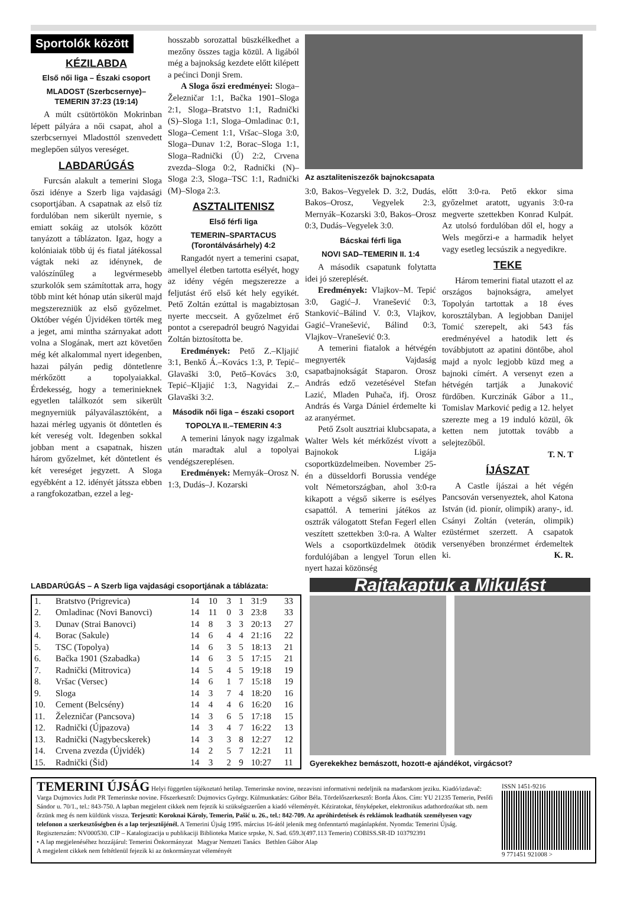Sportolók között
KÉZILABDA
Első női liga – Északi csoport
MLADOST (Szerbcsernye)– TEMERIN 37:23 (19:14)
A múlt csütörtökön Mokrinban lépett pályára a női csapat, ahol a szerbcsernyei Mladosttól szenvedett meglepően súlyos vereséget.
LABDARÚGÁS
Furcsán alakult a temerini Sloga őszi idénye a Szerb liga vajdasági csoportjában. A csapatnak az első tíz fordulóban nem sikerült nyernie, s emiatt sokáig az utolsók között tanyázott a táblázaton. Igaz, hogy a kolóniaiak több új és fiatal játékossal vágtak neki az idénynek, de valószínűleg a legvérmesebb szurkolók sem számítottak arra, hogy több mint két hónap után sikerül majd megszerezniük az első győzelmet. Október végén Újvidéken törték meg a jeget, ami mintha szárnyakat adott volna a Slogának, mert azt követően még két alkalommal nyert idegenben, hazai pályán pedig döntetlenre mérkőzött a topolyaiakkal. Érdekesség, hogy a temerinieknek egyetlen találkozót sem sikerült megnyerniük pályaválasztóként, a hazai mérleg ugyanis öt döntetlen és két vereség volt. Idegenben sokkal jobban ment a csapatnak, hiszen három győzelmet, két döntetlent és két vereséget jegyzett. A Sloga egyébként a 12. idényét játssza ebben a rangfokozatban, ezzel a leg-
hosszabb sorozattal büszkélkedhet a mezőny összes tagja közül. A ligából még a bajnokság kezdete előtt kilépett a pećinci Donji Srem.
A Sloga őszi eredményei: Sloga–Železničar 1:1, Bačka 1901–Sloga 2:1, Sloga–Bratstvo 1:1, Radnički (S)–Sloga 1:1, Sloga–Omladinac 0:1, Sloga–Cement 1:1, Vršac–Sloga 3:0, Sloga–Dunav 1:2, Borac–Sloga 1:1, Sloga–Radnički (Ú) 2:2, Crvena zvezda–Sloga 0:2, Radnički (N)–Sloga 2:3, Sloga–TSC 1:1, Radnički (M)–Sloga 2:3.
ASZTALITENISZ
Első férfi liga
TEMERIN–SPARTACUS (Torontálvásárhely) 4:2
Rangadót nyert a temerini csapat, amellyel életben tartotta esélyét, hogy az idény végén megszerezze a feljutást érő első két hely egyikét. Pető Zoltán ezúttal is magabiztosan nyerte meccseit. A győzelmet érő pontot a cserepadról beugró Nagyidai Zoltán biztosította be.
Eredmények: Pető Z.–Kljajić 3:1, Benkő Á.–Kovács 1:3, P. Tepić–Glavaški 3:0, Pető–Kovács 3:0, Tepić–Kljajić 1:3, Nagyidai Z.–Glavaški 3:2.
Második női liga – északi csoport
TOPOLYA II.–TEMERIN 4:3
A temerini lányok nagy izgalmak után maradtak alul a topolyai vendégszereplésen.
Eredmények: Mernyák–Orosz N. 1:3, Dudás–J. Kozarski
Az asztaliteniszezők bajnokcsapata
3:0, Bakos–Vegyelek D. 3:2, Dudás, Bakos–Orosz, Vegyelek 2:3, Mernyák–Kozarski 3:0, Bakos–Orosz 0:3, Dudás–Vegyelek 3:0.
Bácskai férfi liga
NOVI SAD–TEMERIN II. 1:4
A második csapatunk folytatta idei jó szereplését.
Eredmények: Vlajkov–M. Tepić 3:0, Gagić–J. Vranešević 0:3, Stanković–Bálind V. 0:3, Vlajkov, Gagić–Vranešević, Bálind 0:3, Vlajkov–Vranešević 0:3.
A temerini fiatalok a hétvégén megnyerték Vajdaság csapatbajnokságát Staparon. Orosz András edző vezetésével Stefan Lazić, Mladen Puhača, ifj. Orosz András és Varga Dániel érdemelte ki az aranyérmet.
Pető Zsolt ausztriai klubcsapata, a Walter Wels két mérkőzést vívott a Bajnokok Ligája csoportküzdelmeiben. November 25-én a düsseldorfi Borussia vendége volt Németországban, ahol 3:0-ra kikapott a végső sikerre is esélyes csapattól. A temerini játékos az osztrák válogatott Stefan Fegerl ellen veszített szettekben 3:0-ra. A Walter Wels a csoportküzdelmek ötödik fordulójában a lengyel Torun ellen nyert hazai közönség
előtt 3:0-ra. Pető ekkor sima győzelmet aratott, ugyanis 3:0-ra megverte szettekben Konrad Kulpát. Az utolsó fordulóban dől el, hogy a Wels megőrzi-e a harmadik helyet vagy esetleg lecsúszik a negyedikre.
TEKE
Három temerini fiatal utazott el az országos bajnokságra, amelyet Topolyán tartottak a 18 éves korosztályban. A legjobban Danijel Tomić szerepelt, aki 543 fás eredményével a hatodik lett és továbbjutott az apatini döntőbe, ahol majd a nyolc legjobb küzd meg a bajnoki címért. A versenyt ezen a hétvégén tartják a Junaković fürdőben. Kurczinák Gábor a 11., Tomislav Marković pedig a 12. helyet szerezte meg a 19 induló közül, ők ketten nem jutottak tovább a selejtezőből.
T. N. T
ÍJÁSZAT
A Castle íjászai a hét végén Pancsován versenyeztek, ahol Katona István (id. pionír, olimpik) arany-, id. Csányi Zoltán (veterán, olimpik) ezüstérmet szerzett. A csapatok versenyében bronzérmet érdemeltek ki. K. R.
LABDARÚGÁS – A Szerb liga vajdasági csoportjának a táblázata:
| 1. | Bratstvo (Prigrevica) | 14 | 10 | 3 | 1 | 31:9 | 33 |
| 2. | Omladinac (Novi Banovci) | 14 | 11 | 0 | 3 | 23:8 | 33 |
| 3. | Dunav (Strai Banovci) | 14 | 8 | 3 | 3 | 20:13 | 27 |
| 4. | Borac (Sakule) | 14 | 6 | 4 | 4 | 21:16 | 22 |
| 5. | TSC (Topolya) | 14 | 6 | 3 | 5 | 18:13 | 21 |
| 6. | Bačka 1901 (Szabadka) | 14 | 6 | 3 | 5 | 17:15 | 21 |
| 7. | Radnički (Mitrovica) | 14 | 5 | 4 | 5 | 19:18 | 19 |
| 8. | Vršac (Versec) | 14 | 6 | 1 | 7 | 15:18 | 19 |
| 9. | Sloga | 14 | 3 | 7 | 4 | 18:20 | 16 |
| 10. | Cement (Belcsény) | 14 | 4 | 4 | 6 | 16:20 | 16 |
| 11. | Železničar (Pancsova) | 14 | 3 | 6 | 5 | 17:18 | 15 |
| 12. | Radnički (Újpazova) | 14 | 3 | 4 | 7 | 16:22 | 13 |
| 13. | Radnički (Nagybecskerek) | 14 | 3 | 3 | 8 | 12:27 | 12 |
| 14. | Crvena zvezda (Újvidék) | 14 | 2 | 5 | 7 | 12:21 | 11 |
| 15. | Radnički (Šid) | 14 | 3 | 2 | 9 | 10:27 | 11 |
Rajtakaptuk a Mikulást
Gyerekekhez bemászott, hozott-e ajándékot, virgácsot?
TEMERINI ÚJSÁG Helyi független tájékoztató hetilap. Temerinske novine, nezavisni informativni nedeljnik na mađarskom jeziku. Kiadó/izdavač: Varga Dujmovics Judit PR Temerinske novine. Főszerkesztő: Dujmovics György. Külmunkatárs: Góbor Béla. Tördelőszerkesztő: Borda Ákos. Cím: YU 21235 Temerin, Petőfi Sándor u. 70/1., tel.: 843-750. A lapban megjelent cikkek nem fejezik ki szükségszerűen a kiadó véleményét. Kéziratokat, fényképeket, elektronikus adathordozókat stb. nem őrzünk meg és nem küldünk vissza. Terjeszti: Koroknai Károly, Temerin, Pašić u. 26., tel.: 842-709. Az apróhirdetések és reklámok leadhatók személyesen vagy telefonon a szerkesztőségben és a lap terjesztőjénél. A Temerini Újság 1995. március 16-ától jelenik meg önfenntartó magánlapként. Nyomda: Temerini Újság. Regiszterszám: NV000530. CIP – Katalogizacija u publikaciji Biblioteka Matice srpske, N. Sad. 659.3(497.113 Temerin) COBISS.SR-ID 103792391
• A lap megjelenéséhez hozzájárul: Temerini Önkormányzat Magyar Nemzeti Tanács Bethlen Gábor Alap
A megjelent cikkek nem feltétlenül fejezik ki az önkormányzat véleményét
ISSN 1451-9216
9 771451 921008 >